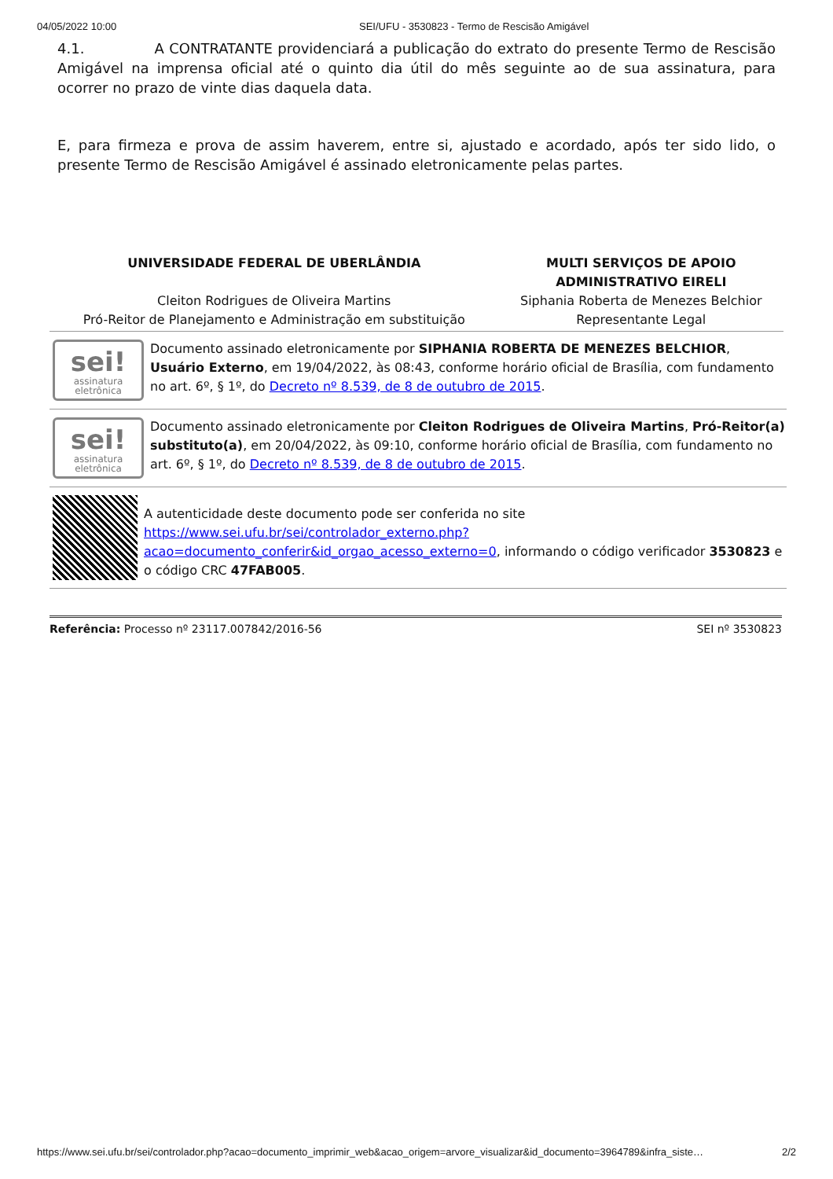04/05/2022 10:00 SEI/UFU - 3530823 - Termo de Rescisão Amigável
4.1. A CONTRATANTE providenciará a publicação do extrato do presente Termo de Rescisão Amigável na imprensa oficial até o quinto dia útil do mês seguinte ao de sua assinatura, para ocorrer no prazo de vinte dias daquela data.
E, para firmeza e prova de assim haverem, entre si, ajustado e acordado, após ter sido lido, o presente Termo de Rescisão Amigável é assinado eletronicamente pelas partes.
| UNIVERSIDADE FEDERAL DE UBERLÂNDIA Cleiton Rodrigues de Oliveira Martins Pró-Reitor de Planejamento e Administração em substituição | MULTI SERVIÇOS DE APOIO ADMINISTRATIVO EIRELI Siphania Roberta de Menezes Belchior Representante Legal |
sei!
assinatura
eletrônica
Documento assinado eletronicamente por SIPHANIA ROBERTA DE MENEZES BELCHIOR, Usuário Externo, em 19/04/2022, às 08:43, conforme horário oficial de Brasília, com fundamento no art. 6º, § 1º, do Decreto nº 8.539, de 8 de outubro de 2015.
sei!
assinatura
eletrônica
Documento assinado eletronicamente por Cleiton Rodrigues de Oliveira Martins, Pró-Reitor(a) substituto(a), em 20/04/2022, às 09:10, conforme horário oficial de Brasília, com fundamento no art. 6º, § 1º, do Decreto nº 8.539, de 8 de outubro de 2015.
A autenticidade deste documento pode ser conferida no site https://www.sei.ufu.br/sei/controlador_externo.php?
acao=documento_conferir&id_orgao_acesso_externo=0, informando o código verificador 3530823 e o código CRC 47FAB005.
Referência: Processo nº 23117.007842/2016-56 SEI nº 3530823
https://www.sei.ufu.br/sei/controlador.php?acao=documento_imprimir_web&acao_origem=arvore_visualizar&id_documento=3964789&infra_siste… 2/2